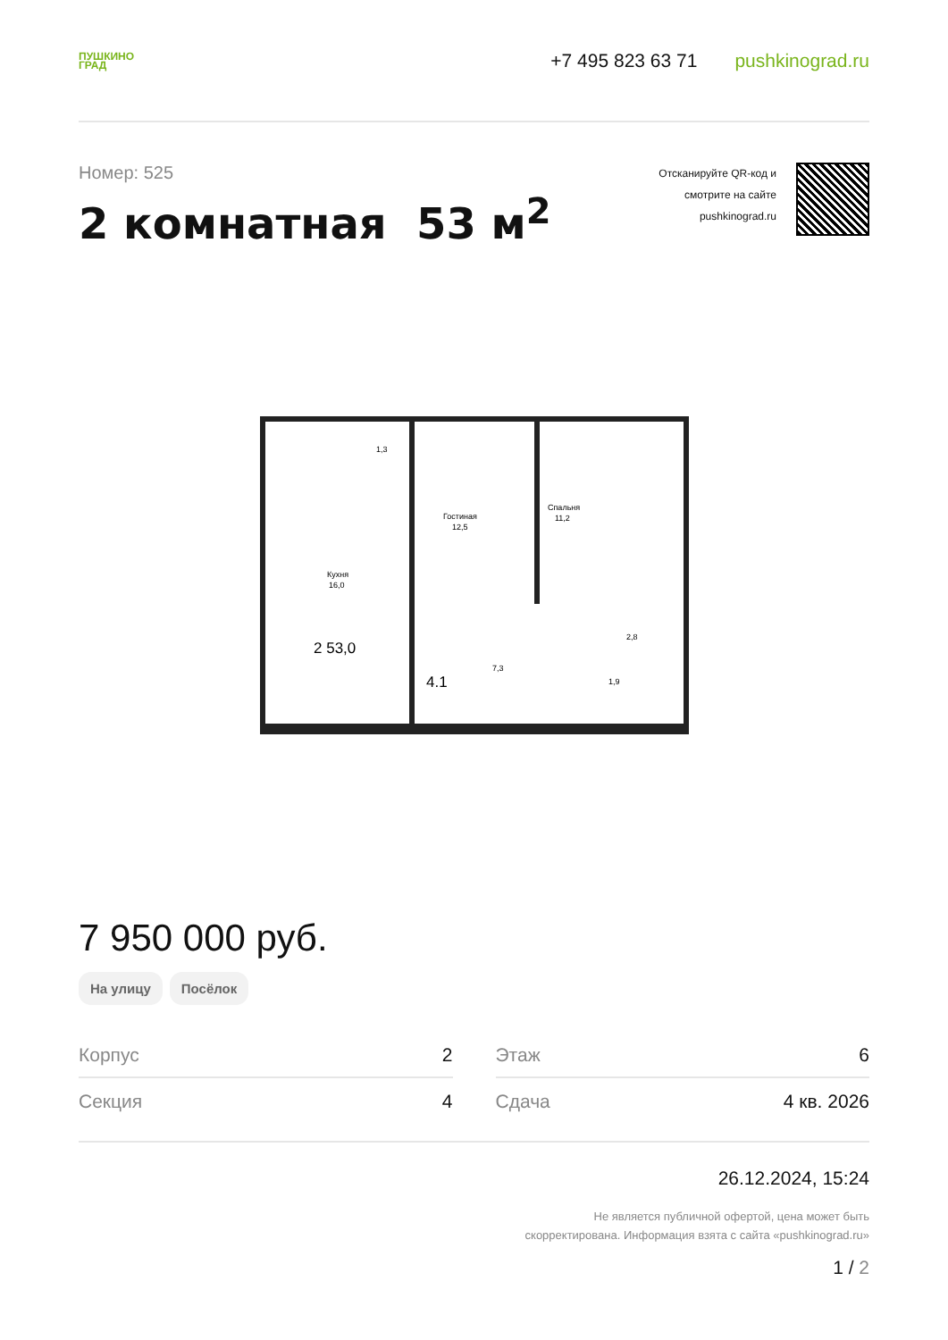ПУШКИНО
ГРАД
+7 495 823 63 71 pushkinograd.ru
Номер: 525
2 комнатная 53 м<sup>2</sup>
Отсканируйте QR-код и
смотрите на сайте
pushkinograd.ru
1,3
Кухня
16,0
Гостиная
12,5
Спальня
11,2
2,8
7,3
1,9
2 53,0
4.1
7 950 000 руб.
На улицу Посёлок
| Корпус | 2 |
| Секция | 4 |
| Этаж | 6 |
| Сдача | 4 кв. 2026 |
26.12.2024, 15:24
Не является публичной офертой, цена может быть
скорректирована. Информация взята с сайта «pushkinograd.ru»
1 / 2